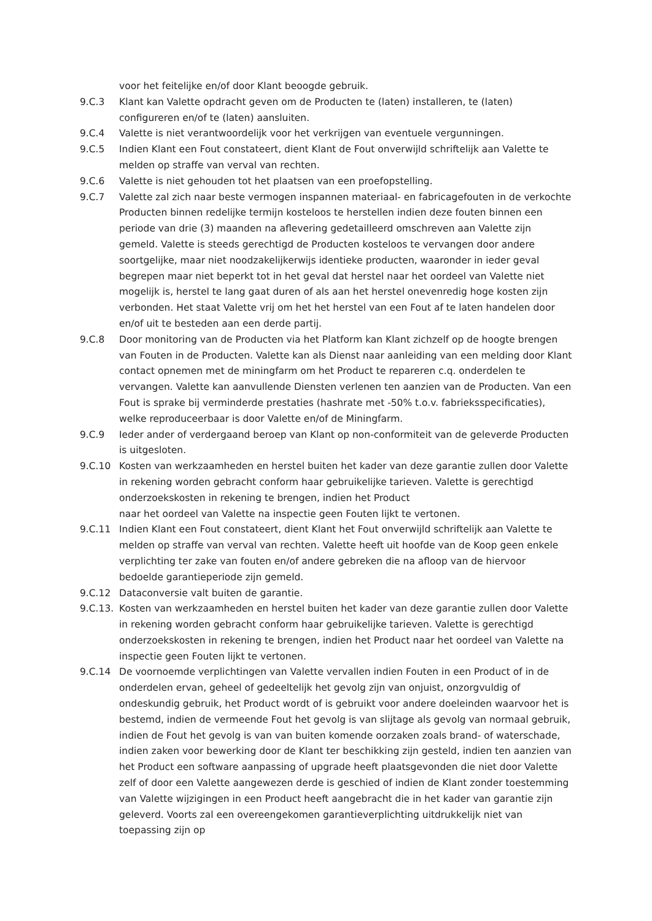voor het feitelijke en/of door Klant beoogde gebruik.
9.C.3 Klant kan Valette opdracht geven om de Producten te (laten) installeren, te (laten) configureren en/of te (laten) aansluiten.
9.C.4 Valette is niet verantwoordelijk voor het verkrijgen van eventuele vergunningen.
9.C.5 Indien Klant een Fout constateert, dient Klant de Fout onverwijld schriftelijk aan Valette te melden op straffe van verval van rechten.
9.C.6 Valette is niet gehouden tot het plaatsen van een proefopstelling.
9.C.7 Valette zal zich naar beste vermogen inspannen materiaal- en fabricagefouten in de verkochte Producten binnen redelijke termijn kosteloos te herstellen indien deze fouten binnen een periode van drie (3) maanden na aflevering gedetailleerd omschreven aan Valette zijn gemeld. Valette is steeds gerechtigd de Producten kosteloos te vervangen door andere soortgelijke, maar niet noodzakelijkerwijs identieke producten, waaronder in ieder geval begrepen maar niet beperkt tot in het geval dat herstel naar het oordeel van Valette niet mogelijk is, herstel te lang gaat duren of als aan het herstel onevenredig hoge kosten zijn verbonden. Het staat Valette vrij om het het herstel van een Fout af te laten handelen door en/of uit te besteden aan een derde partij.
9.C.8 Door monitoring van de Producten via het Platform kan Klant zichzelf op de hoogte brengen van Fouten in de Producten. Valette kan als Dienst naar aanleiding van een melding door Klant contact opnemen met de miningfarm om het Product te repareren c.q. onderdelen te vervangen. Valette kan aanvullende Diensten verlenen ten aanzien van de Producten. Van een Fout is sprake bij verminderde prestaties (hashrate met -50% t.o.v. fabrieksspecificaties), welke reproduceerbaar is door Valette en/of de Miningfarm.
9.C.9 Ieder ander of verdergaand beroep van Klant op non-conformiteit van de geleverde Producten is uitgesloten.
9.C.10 Kosten van werkzaamheden en herstel buiten het kader van deze garantie zullen door Valette in rekening worden gebracht conform haar gebruikelijke tarieven. Valette is gerechtigd onderzoekskosten in rekening te brengen, indien het Product
naar het oordeel van Valette na inspectie geen Fouten lijkt te vertonen.
9.C.11 Indien Klant een Fout constateert, dient Klant het Fout onverwijld schriftelijk aan Valette te melden op straffe van verval van rechten. Valette heeft uit hoofde van de Koop geen enkele verplichting ter zake van fouten en/of andere gebreken die na afloop van de hiervoor bedoelde garantieperiode zijn gemeld.
9.C.12 Dataconversie valt buiten de garantie.
9.C.13.
Kosten van werkzaamheden en herstel buiten het kader van deze garantie zullen door Valette in rekening worden gebracht conform haar gebruikelijke tarieven. Valette is gerechtigd onderzoekskosten in rekening te brengen, indien het Product naar het oordeel van Valette na inspectie geen Fouten lijkt te vertonen.
9.C.14 De voornoemde verplichtingen van Valette vervallen indien Fouten in een Product of in de onderdelen ervan, geheel of gedeeltelijk het gevolg zijn van onjuist, onzorgvuldig of ondeskundig gebruik, het Product wordt of is gebruikt voor andere doeleinden waarvoor het is bestemd, indien de vermeende Fout het gevolg is van slijtage als gevolg van normaal gebruik, indien de Fout het gevolg is van van buiten komende oorzaken zoals brand- of waterschade, indien zaken voor bewerking door de Klant ter beschikking zijn gesteld, indien ten aanzien van het Product een software aanpassing of upgrade heeft plaatsgevonden die niet door Valette zelf of door een Valette aangewezen derde is geschied of indien de Klant zonder toestemming van Valette wijzigingen in een Product heeft aangebracht die in het kader van garantie zijn geleverd. Voorts zal een overeengekomen garantieverplichting uitdrukkelijk niet van toepassing zijn op